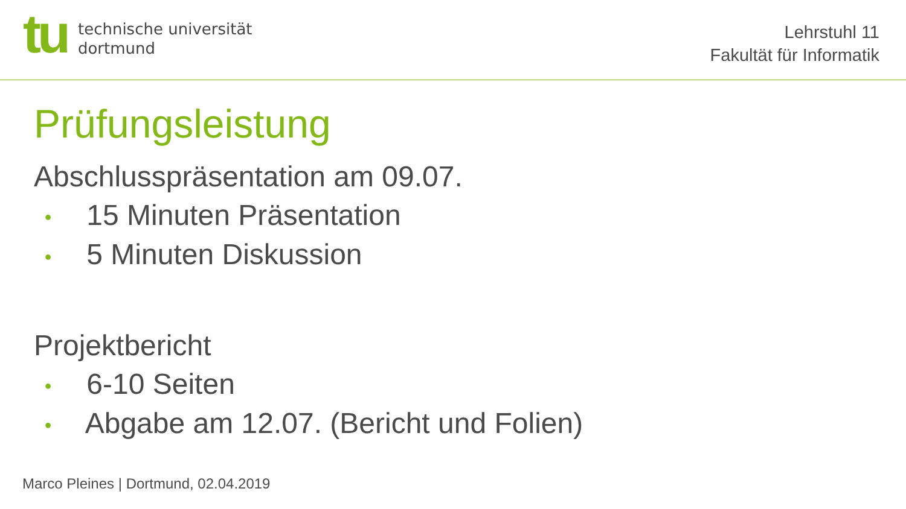tu
technische universität
dortmund
Lehrstuhl 11
Fakultät für Informatik
Prüfungsleistung
Abschlusspräsentation am 09.07.
• 15 Minuten Präsentation
• 5 Minuten Diskussion
Projektbericht
• 6-10 Seiten
• Abgabe am 12.07. (Bericht und Folien)
Marco Pleines | Dortmund, 02.04.2019